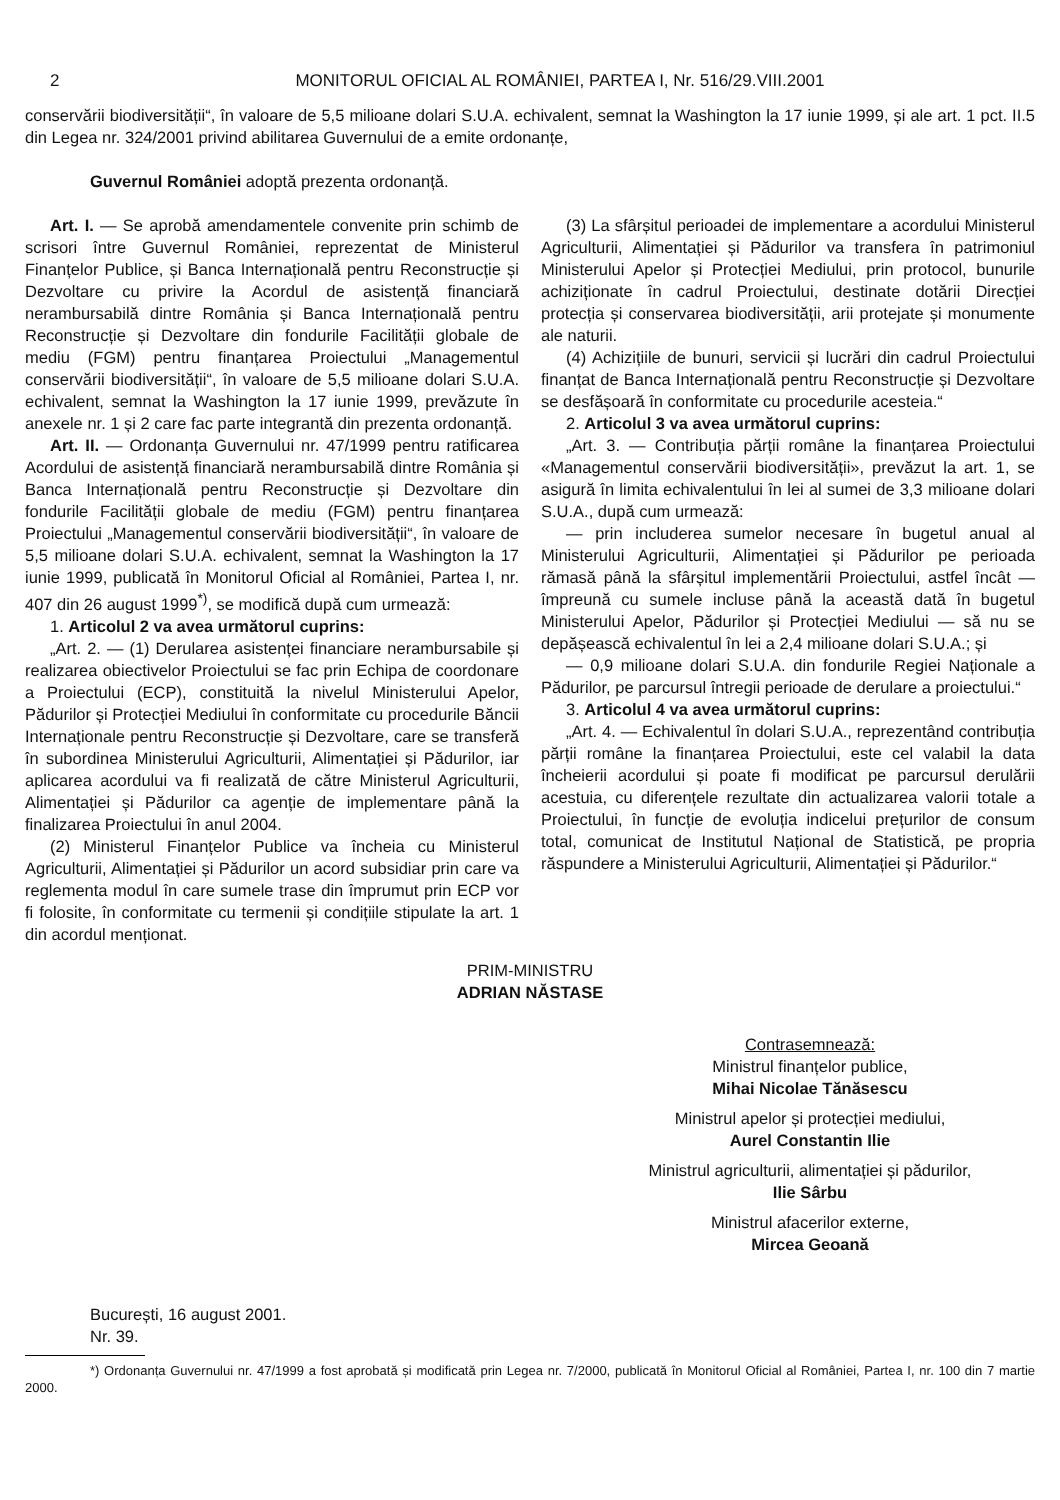2 MONITORUL OFICIAL AL ROMÂNIEI, PARTEA I, Nr. 516/29.VIII.2001
conservării biodiversității“, în valoare de 5,5 milioane dolari S.U.A. echivalent, semnat la Washington la 17 iunie 1999, și ale art. 1 pct. II.5 din Legea nr. 324/2001 privind abilitarea Guvernului de a emite ordonanțe,
Guvernul României adoptă prezenta ordonanță.
Art. I. — Se aprobă amendamentele convenite prin schimb de scrisori între Guvernul României, reprezentat de Ministerul Finanțelor Publice, și Banca Internațională pentru Reconstrucție și Dezvoltare cu privire la Acordul de asistență financiară nerambursabilă dintre România și Banca Internațională pentru Reconstrucție și Dezvoltare din fondurile Facilității globale de mediu (FGM) pentru finanțarea Proiectului „Managementul conservării biodiversității“, în valoare de 5,5 milioane dolari S.U.A. echivalent, semnat la Washington la 17 iunie 1999, prevăzute în anexele nr. 1 și 2 care fac parte integrantă din prezenta ordonanță.
Art. II. — Ordonanța Guvernului nr. 47/1999 pentru ratificarea Acordului de asistență financiară nerambursabilă dintre România și Banca Internațională pentru Reconstrucție și Dezvoltare din fondurile Facilității globale de mediu (FGM) pentru finanțarea Proiectului „Managementul conservării biodiversității“, în valoare de 5,5 milioane dolari S.U.A. echivalent, semnat la Washington la 17 iunie 1999, publicată în Monitorul Oficial al României, Partea I, nr. 407 din 26 august 1999<sup>*)</sup>, se modifică după cum urmează:
1. Articolul 2 va avea următorul cuprins:
„Art. 2. — (1) Derularea asistenței financiare nerambursabile și realizarea obiectivelor Proiectului se fac prin Echipa de coordonare a Proiectului (ECP), constituită la nivelul Ministerului Apelor, Pădurilor și Protecției Mediului în conformitate cu procedurile Băncii Internaționale pentru Reconstrucție și Dezvoltare, care se transferă în subordinea Ministerului Agriculturii, Alimentației și Pădurilor, iar aplicarea acordului va fi realizată de către Ministerul Agriculturii, Alimentației și Pădurilor ca agenție de implementare până la finalizarea Proiectului în anul 2004.
(2) Ministerul Finanțelor Publice va încheia cu Ministerul Agriculturii, Alimentației și Pădurilor un acord subsidiar prin care va reglementa modul în care sumele trase din împrumut prin ECP vor fi folosite, în conformitate cu termenii și condițiile stipulate la art. 1 din acordul menționat.
(3) La sfârșitul perioadei de implementare a acordului Ministerul Agriculturii, Alimentației și Pădurilor va transfera în patrimoniul Ministerului Apelor și Protecției Mediului, prin protocol, bunurile achiziționate în cadrul Proiectului, destinate dotării Direcției protecția și conservarea biodiversității, arii protejate și monumente ale naturii.
(4) Achizițiile de bunuri, servicii și lucrări din cadrul Proiectului finanțat de Banca Internațională pentru Reconstrucție și Dezvoltare se desfășoară în conformitate cu procedurile acesteia.“
2. Articolul 3 va avea următorul cuprins:
„Art. 3. — Contribuția părții române la finanțarea Proiectului «Managementul conservării biodiversității», prevăzut la art. 1, se asigură în limita echivalentului în lei al sumei de 3,3 milioane dolari S.U.A., după cum urmează:
— prin includerea sumelor necesare în bugetul anual al Ministerului Agriculturii, Alimentației și Pădurilor pe perioada rămasă până la sfârșitul implementării Proiectului, astfel încât — împreună cu sumele incluse până la această dată în bugetul Ministerului Apelor, Pădurilor și Protecției Mediului — să nu se depășească echivalentul în lei a 2,4 milioane dolari S.U.A.; și
— 0,9 milioane dolari S.U.A. din fondurile Regiei Naționale a Pădurilor, pe parcursul întregii perioade de derulare a proiectului.“
3. Articolul 4 va avea următorul cuprins:
„Art. 4. — Echivalentul în dolari S.U.A., reprezentând contribuția părții române la finanțarea Proiectului, este cel valabil la data încheierii acordului și poate fi modificat pe parcursul derulării acestuia, cu diferențele rezultate din actualizarea valorii totale a Proiectului, în funcție de evoluția indicelui prețurilor de consum total, comunicat de Institutul Național de Statistică, pe propria răspundere a Ministerului Agriculturii, Alimentației și Pădurilor.“
PRIM-MINISTRU
ADRIAN NĂSTASE
Contrasemnează:
Ministrul finanțelor publice,
Mihai Nicolae Tănăsescu
Ministrul apelor și protecției mediului,
Aurel Constantin Ilie
Ministrul agriculturii, alimentației și pădurilor,
Ilie Sârbu
Ministrul afacerilor externe,
Mircea Geoană
București, 16 august 2001.
Nr. 39.
*) Ordonanța Guvernului nr. 47/1999 a fost aprobată și modificată prin Legea nr. 7/2000, publicată în Monitorul Oficial al României, Partea I, nr. 100 din 7 martie 2000.